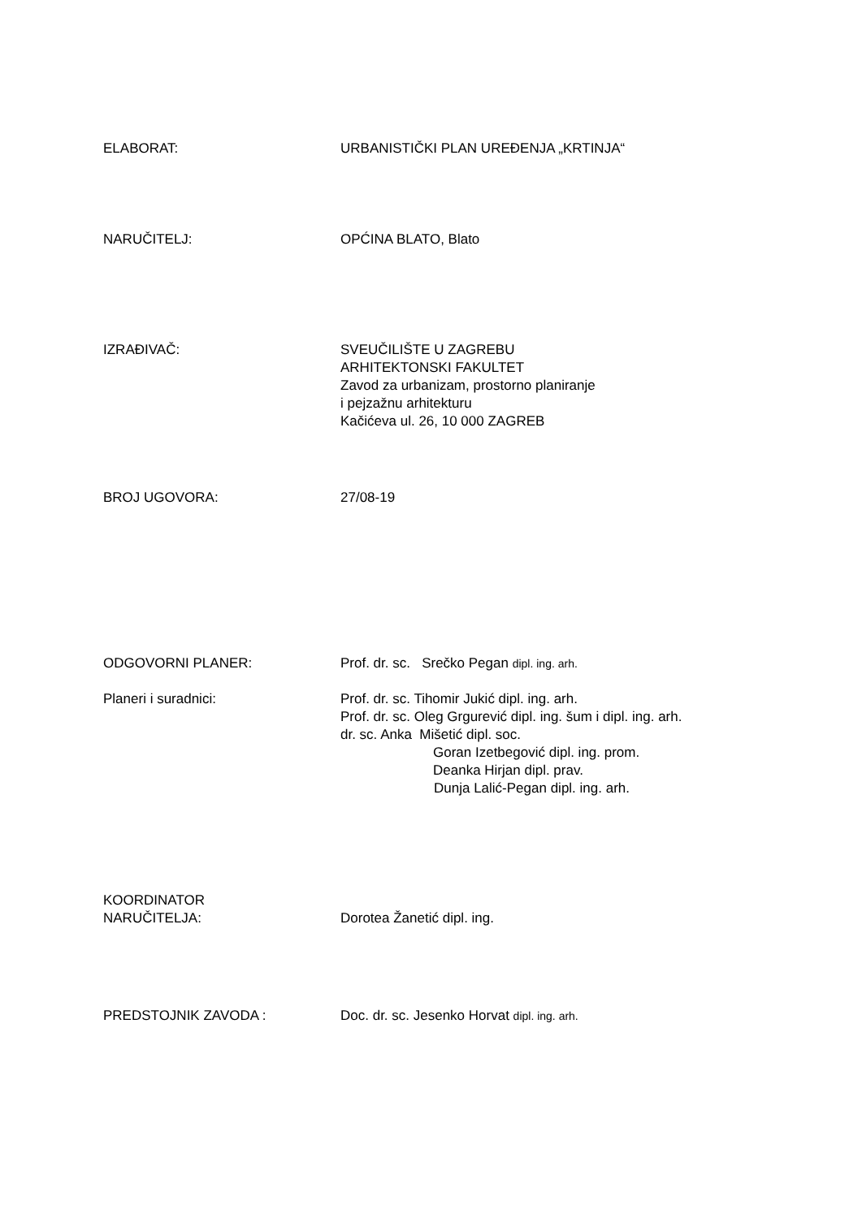ELABORAT: URBANISTIČKI PLAN UREĐENJA „KRTINJA“
NARUČITELJ: OPĆINA BLATO, Blato
IZRAĐIVAČ: SVEUČILIŠTE U ZAGREBU
ARHITEKTONSKI FAKULTET
Zavod za urbanizam, prostorno planiranje
i pejzažnu arhitekturu
Kačićeva ul. 26, 10 000 ZAGREB
BROJ UGOVORA: 27/08-19
ODGOVORNI PLANER: Prof. dr. sc. Srečko Pegan dipl. ing. arh.
Planeri i suradnici: Prof. dr. sc. Tihomir Jukić dipl. ing. arh.
Prof. dr. sc. Oleg Grgurević dipl. ing. šum i dipl. ing. arh.
dr. sc. Anka Mišetić dipl. soc.
Goran Izetbegović dipl. ing. prom.
Deanka Hirjan dipl. prav.
Dunja Lalić-Pegan dipl. ing. arh.
KOORDINATOR
NARUČITELJA:
Dorotea Žanetić dipl. ing.
PREDSTOJNIK ZAVODA : Doc. dr. sc. Jesenko Horvat dipl. ing. arh.